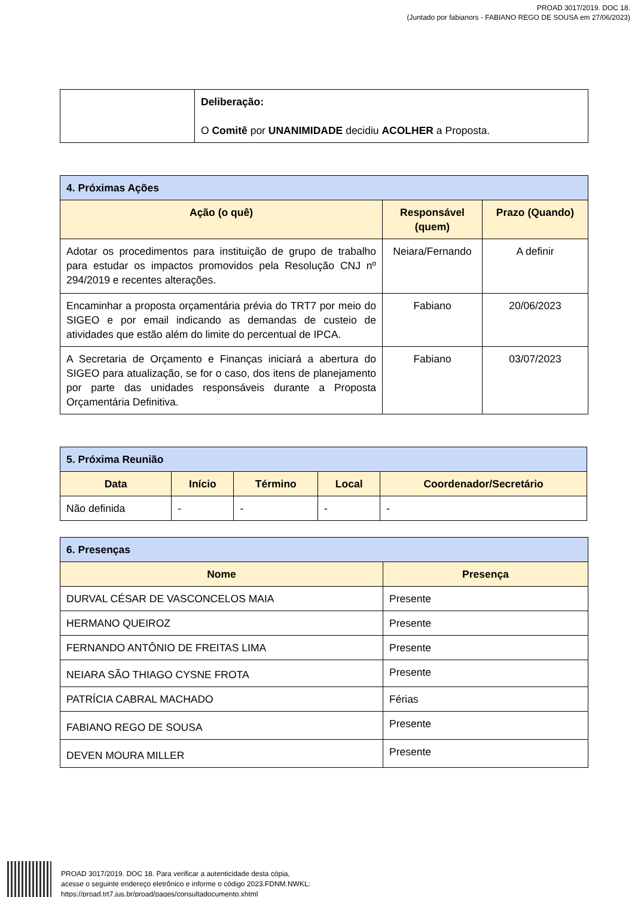PROAD 3017/2019. DOC 18.
(Juntado por fabianors - FABIANO REGO DE SOUSA em 27/06/2023)
| | Deliberação: O Comitê por UNANIMIDADE decidiu ACOLHER a Proposta. |
| 4. Próximas Ações | | |
| --- | --- | --- |
| Ação (o quê) | Responsável (quem) | Prazo (Quando) |
| Adotar os procedimentos para instituição de grupo de trabalho para estudar os impactos promovidos pela Resolução CNJ nº 294/2019 e recentes alterações. | Neiara/Fernando | A definir |
| Encaminhar a proposta orçamentária prévia do TRT7 por meio do SIGEO e por email indicando as demandas de custeio de atividades que estão além do limite do percentual de IPCA. | Fabiano | 20/06/2023 |
| A Secretaria de Orçamento e Finanças iniciará a abertura do SIGEO para atualização, se for o caso, dos itens de planejamento por parte das unidades responsáveis durante a Proposta Orçamentária Definitiva. | Fabiano | 03/07/2023 |
| 5. Próxima Reunião | | | | |
| --- | --- | --- | --- | --- |
| Data | Início | Término | Local | Coordenador/Secretário |
| Não definida | - | - | - | - |
| 6. Presenças | |
| --- | --- |
| Nome | Presença |
| DURVAL CÉSAR DE VASCONCELOS MAIA | Presente |
| HERMANO QUEIROZ | Presente |
| FERNANDO ANTÔNIO DE FREITAS LIMA | Presente |
| NEIARA SÃO THIAGO CYSNE FROTA | Presente |
| PATRÍCIA CABRAL MACHADO | Férias |
| FABIANO REGO DE SOUSA | Presente |
| DEVEN MOURA MILLER | Presente |
PROAD 3017/2019. DOC 18. Para verificar a autenticidade desta cópia,
acesse o seguinte endereço eletrônico e informe o código 2023.FDNM.NWKL:
https://proad.trt7.jus.br/proad/pages/consultadocumento.xhtml